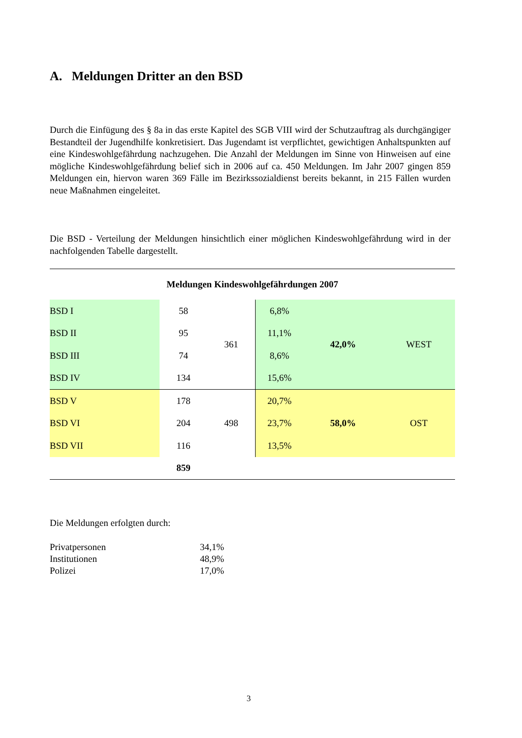A. Meldungen Dritter an den BSD
Durch die Einfügung des § 8a in das erste Kapitel des SGB VIII wird der Schutzauftrag als durchgängiger Bestandteil der Jugendhilfe konkretisiert. Das Jugendamt ist verpflichtet, gewichtigen Anhaltspunkten auf eine Kindeswohlgefährdung nachzugehen. Die Anzahl der Meldungen im Sinne von Hinweisen auf eine mögliche Kindeswohlgefährdung belief sich in 2006 auf ca. 450 Meldungen. Im Jahr 2007 gingen 859 Meldungen ein, hiervon waren 369 Fälle im Bezirkssozialdienst bereits bekannt, in 215 Fällen wurden neue Maßnahmen eingeleitet.
Die BSD - Verteilung der Meldungen hinsichtlich einer möglichen Kindeswohlgefährdung wird in der nachfolgenden Tabelle dargestellt.
| Meldungen Kindeswohlgefährdungen 2007 | | | | | |
| BSD I | 58 | 361 | 6,8% | 42,0% | WEST |
| BSD II | 95 | | 11,1% | | |
| BSD III | 74 | | 8,6% | | |
| BSD IV | 134 | | 15,6% | | |
| BSD V | 178 | 498 | 20,7% | 58,0% | OST |
| BSD VI | 204 | | 23,7% | | |
| BSD VII | 116 | | 13,5% | | |
| | 859 | | | | |
Die Meldungen erfolgten durch:
| Privatpersonen | 34,1% |
| Institutionen | 48,9% |
| Polizei | 17,0% |
3